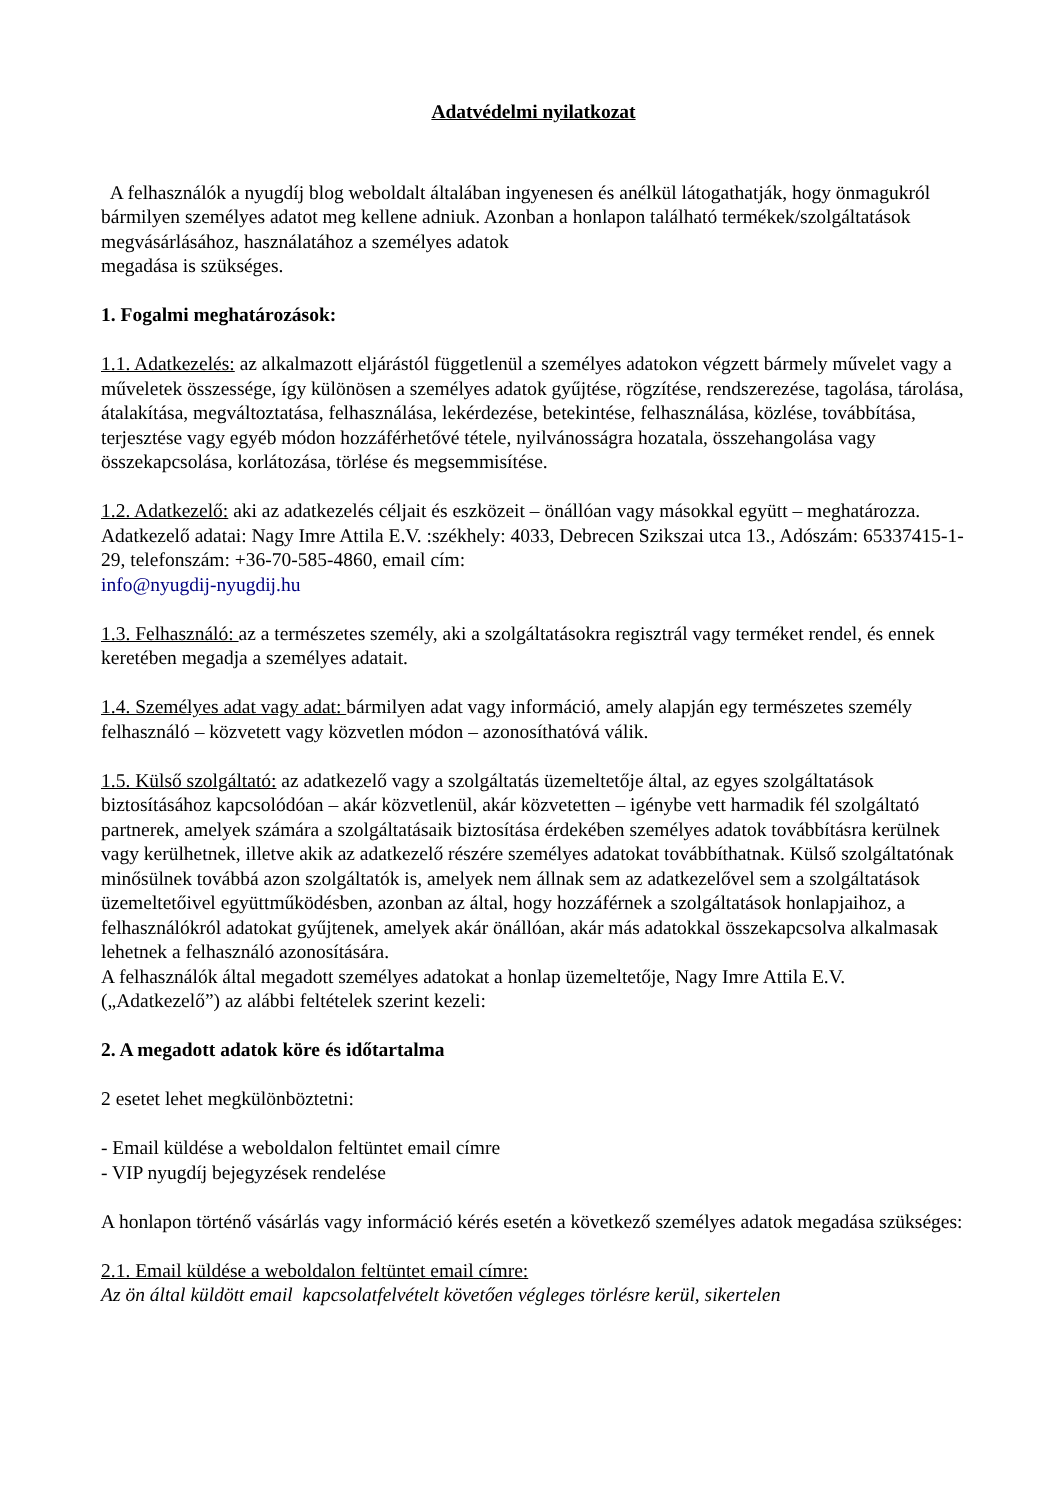Adatvédelmi nyilatkozat
A felhasználók a nyugdíj blog weboldalt általában ingyenesen és anélkül látogathatják, hogy önmagukról bármilyen személyes adatot meg kellene adniuk. Azonban a honlapon található termékek/szolgáltatások megvásárlásához, használatához a személyes adatok
megadása is szükséges.
1. Fogalmi meghatározások:
1.1. Adatkezelés: az alkalmazott eljárástól függetlenül a személyes adatokon végzett bármely művelet vagy a műveletek összessége, így különösen a személyes adatok gyűjtése, rögzítése, rendszerezése, tagolása, tárolása, átalakítása, megváltoztatása, felhasználása, lekérdezése, betekintése, felhasználása, közlése, továbbítása, terjesztése vagy egyéb módon hozzáférhetővé tétele, nyilvánosságra hozatala, összehangolása vagy összekapcsolása, korlátozása, törlése és megsemmisítése.
1.2. Adatkezelő: aki az adatkezelés céljait és eszközeit – önállóan vagy másokkal együtt – meghatározza.
Adatkezelő adatai: Nagy Imre Attila E.V. :székhely: 4033, Debrecen Szikszai utca 13., Adószám: 65337415-1-29, telefonszám: +36-70-585-4860, email cím:
info@nyugdij-nyugdij.hu
1.3. Felhasználó: az a természetes személy, aki a szolgáltatásokra regisztrál vagy terméket rendel, és ennek keretében megadja a személyes adatait.
1.4. Személyes adat vagy adat: bármilyen adat vagy információ, amely alapján egy természetes személy felhasználó – közvetett vagy közvetlen módon – azonosíthatóvá válik.
1.5. Külső szolgáltató: az adatkezelő vagy a szolgáltatás üzemeltetője által, az egyes szolgáltatások biztosításához kapcsolódóan – akár közvetlenül, akár közvetetten – igénybe vett harmadik fél szolgáltató partnerek, amelyek számára a szolgáltatásaik biztosítása érdekében személyes adatok továbbításra kerülnek vagy kerülhetnek, illetve akik az adatkezelő részére személyes adatokat továbbíthatnak. Külső szolgáltatónak minősülnek továbbá azon szolgáltatók is, amelyek nem állnak sem az adatkezelővel sem a szolgáltatások üzemeltetőivel együttműködésben, azonban az által, hogy hozzáférnek a szolgáltatások honlapjaihoz, a felhasználókról adatokat gyűjtenek, amelyek akár önállóan, akár más adatokkal összekapcsolva alkalmasak lehetnek a felhasználó azonosítására.
A felhasználók által megadott személyes adatokat a honlap üzemeltetője, Nagy Imre Attila E.V. („Adatkezelő”) az alábbi feltételek szerint kezeli:
2. A megadott adatok köre és időtartalma
2 esetet lehet megkülönböztetni:
- Email küldése a weboldalon feltüntet email címre
- VIP nyugdíj bejegyzések rendelése
A honlapon történő vásárlás vagy információ kérés esetén a következő személyes adatok megadása szükséges:
2.1. Email küldése a weboldalon feltüntet email címre:
Az ön által küldött email kapcsolatfelvételt követően végleges törlésre kerül, sikertelen